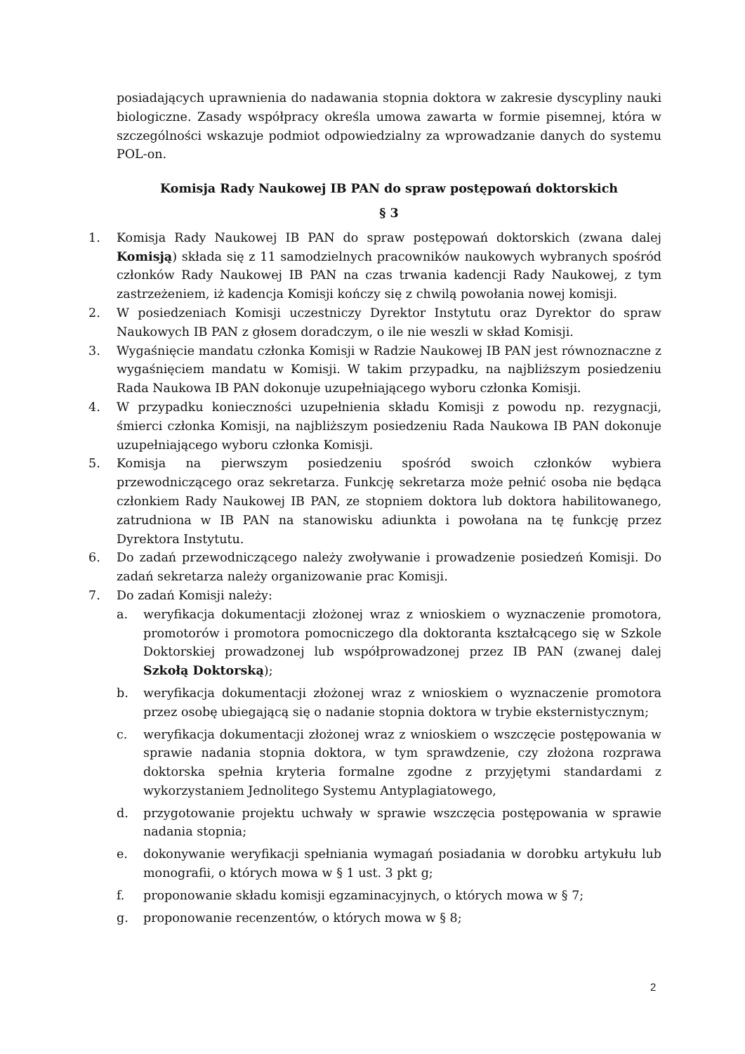posiadających uprawnienia do nadawania stopnia doktora w zakresie dyscypliny nauki biologiczne. Zasady współpracy określa umowa zawarta w formie pisemnej, która w szczególności wskazuje podmiot odpowiedzialny za wprowadzanie danych do systemu POL-on.
Komisja Rady Naukowej IB PAN do spraw postępowań doktorskich
§ 3
1. Komisja Rady Naukowej IB PAN do spraw postępowań doktorskich (zwana dalej Komisją) składa się z 11 samodzielnych pracowników naukowych wybranych spośród członków Rady Naukowej IB PAN na czas trwania kadencji Rady Naukowej, z tym zastrzeżeniem, iż kadencja Komisji kończy się z chwilą powołania nowej komisji.
2. W posiedzeniach Komisji uczestniczy Dyrektor Instytutu oraz Dyrektor do spraw Naukowych IB PAN z głosem doradczym, o ile nie weszli w skład Komisji.
3. Wygaśnięcie mandatu członka Komisji w Radzie Naukowej IB PAN jest równoznaczne z wygaśnięciem mandatu w Komisji. W takim przypadku, na najbliższym posiedzeniu Rada Naukowa IB PAN dokonuje uzupełniającego wyboru członka Komisji.
4. W przypadku konieczności uzupełnienia składu Komisji z powodu np. rezygnacji, śmierci członka Komisji, na najbliższym posiedzeniu Rada Naukowa IB PAN dokonuje uzupełniającego wyboru członka Komisji.
5. Komisja na pierwszym posiedzeniu spośród swoich członków wybiera przewodniczącego oraz sekretarza. Funkcję sekretarza może pełnić osoba nie będąca członkiem Rady Naukowej IB PAN, ze stopniem doktora lub doktora habilitowanego, zatrudniona w IB PAN na stanowisku adiunkta i powołana na tę funkcję przez Dyrektora Instytutu.
6. Do zadań przewodniczącego należy zwoływanie i prowadzenie posiedzeń Komisji. Do zadań sekretarza należy organizowanie prac Komisji.
7. Do zadań Komisji należy:
a. weryfikacja dokumentacji złożonej wraz z wnioskiem o wyznaczenie promotora, promotorów i promotora pomocniczego dla doktoranta kształcącego się w Szkole Doktorskiej prowadzonej lub współprowadzonej przez IB PAN (zwanej dalej Szkołą Doktorską);
b. weryfikacja dokumentacji złożonej wraz z wnioskiem o wyznaczenie promotora przez osobę ubiegającą się o nadanie stopnia doktora w trybie eksternistycznym;
c. weryfikacja dokumentacji złożonej wraz z wnioskiem o wszczęcie postępowania w sprawie nadania stopnia doktora, w tym sprawdzenie, czy złożona rozprawa doktorska spełnia kryteria formalne zgodne z przyjętymi standardami z wykorzystaniem Jednolitego Systemu Antyplagiatowego,
d. przygotowanie projektu uchwały w sprawie wszczęcia postępowania w sprawie nadania stopnia;
e. dokonywanie weryfikacji spełniania wymagań posiadania w dorobku artykułu lub monografii, o których mowa w § 1 ust. 3 pkt g;
f. proponowanie składu komisji egzaminacyjnych, o których mowa w § 7;
g. proponowanie recenzentów, o których mowa w § 8;
2